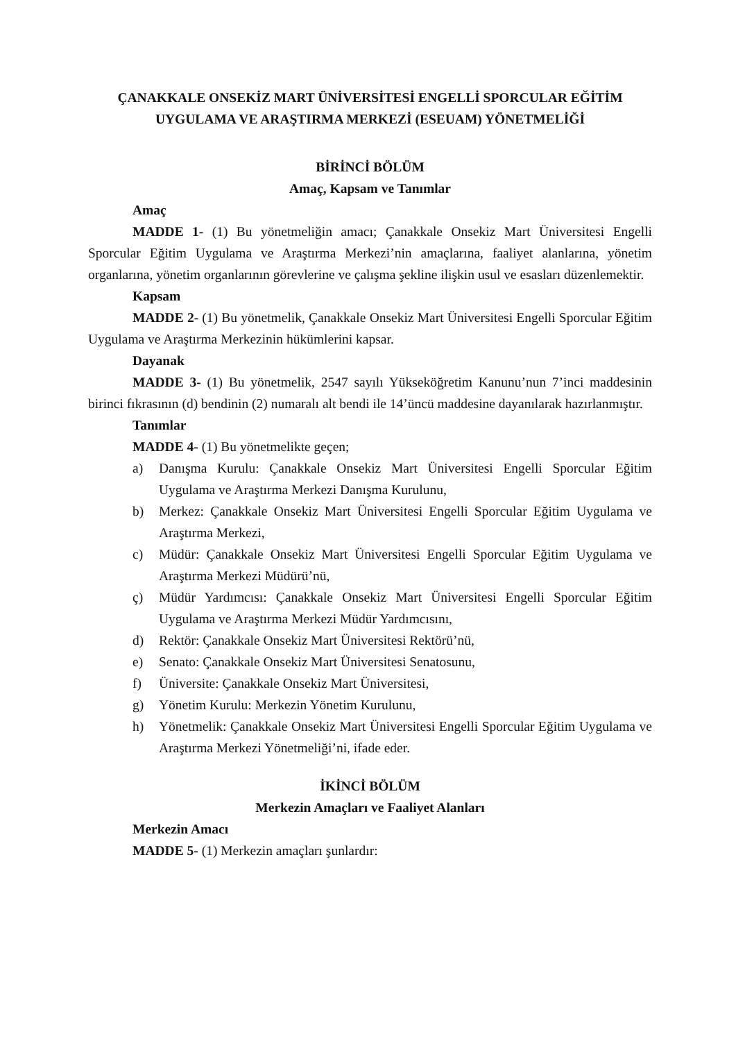ÇANAKKALE ONSEKİZ MART ÜNİVERSİTESİ ENGELLİ SPORCULAR EĞİTİM
UYGULAMA VE ARAŞTIRMA MERKEZİ (ESEUAM) YÖNETMELİĞİ
BİRİNCİ BÖLÜM
Amaç, Kapsam ve Tanımlar
Amaç
MADDE 1- (1) Bu yönetmeliğin amacı; Çanakkale Onsekiz Mart Üniversitesi Engelli Sporcular Eğitim Uygulama ve Araştırma Merkezi’nin amaçlarına, faaliyet alanlarına, yönetim organlarına, yönetim organlarının görevlerine ve çalışma şekline ilişkin usul ve esasları düzenlemektir.
Kapsam
MADDE 2- (1) Bu yönetmelik, Çanakkale Onsekiz Mart Üniversitesi Engelli Sporcular Eğitim Uygulama ve Araştırma Merkezinin hükümlerini kapsar.
Dayanak
MADDE 3- (1) Bu yönetmelik, 2547 sayılı Yükseköğretim Kanunu’nun 7’inci maddesinin birinci fıkrasının (d) bendinin (2) numaralı alt bendi ile 14’üncü maddesine dayanılarak hazırlanmıştır.
Tanımlar
MADDE 4- (1) Bu yönetmelikte geçen;
a) Danışma Kurulu: Çanakkale Onsekiz Mart Üniversitesi Engelli Sporcular Eğitim Uygulama ve Araştırma Merkezi Danışma Kurulunu,
b) Merkez: Çanakkale Onsekiz Mart Üniversitesi Engelli Sporcular Eğitim Uygulama ve Araştırma Merkezi,
c) Müdür: Çanakkale Onsekiz Mart Üniversitesi Engelli Sporcular Eğitim Uygulama ve Araştırma Merkezi Müdürü’nü,
ç) Müdür Yardımcısı: Çanakkale Onsekiz Mart Üniversitesi Engelli Sporcular Eğitim Uygulama ve Araştırma Merkezi Müdür Yardımcısını,
d) Rektör: Çanakkale Onsekiz Mart Üniversitesi Rektörü’nü,
e) Senato: Çanakkale Onsekiz Mart Üniversitesi Senatosunu,
f) Üniversite: Çanakkale Onsekiz Mart Üniversitesi,
g) Yönetim Kurulu: Merkezin Yönetim Kurulunu,
h) Yönetmelik: Çanakkale Onsekiz Mart Üniversitesi Engelli Sporcular Eğitim Uygulama ve Araştırma Merkezi Yönetmeliği’ni, ifade eder.
İKİNCİ BÖLÜM
Merkezin Amaçları ve Faaliyet Alanları
Merkezin Amacı
MADDE 5- (1) Merkezin amaçları şunlardır: